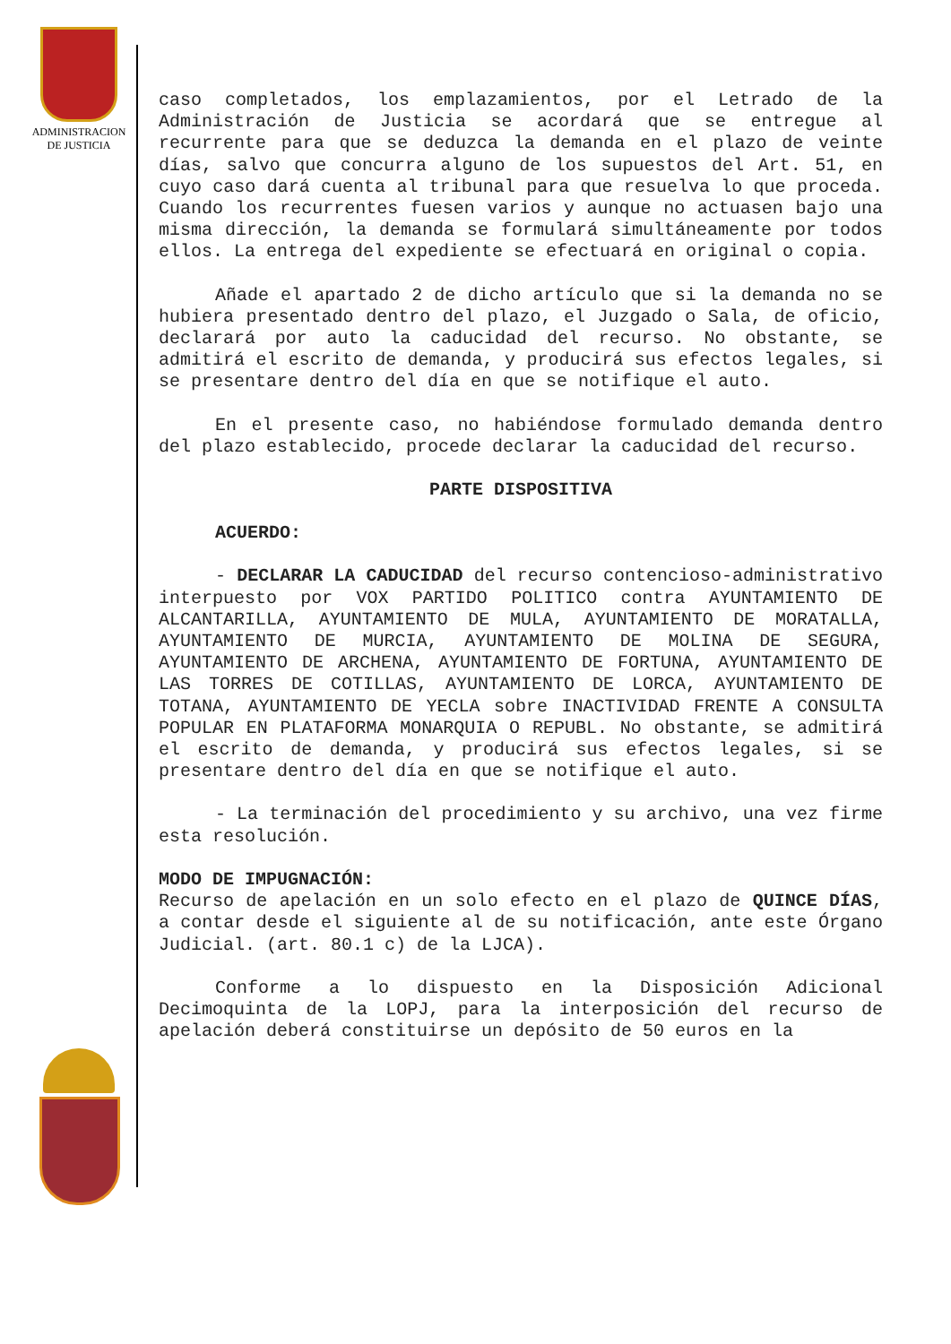ADMINISTRACION
DE JUSTICIA
caso completados, los emplazamientos, por el Letrado de la Administración de Justicia se acordará que se entregue al recurrente para que se deduzca la demanda en el plazo de veinte días, salvo que concurra alguno de los supuestos del Art. 51, en cuyo caso dará cuenta al tribunal para que resuelva lo que proceda. Cuando los recurrentes fuesen varios y aunque no actuasen bajo una misma dirección, la demanda se formulará simultáneamente por todos ellos. La entrega del expediente se efectuará en original o copia.
Añade el apartado 2 de dicho artículo que si la demanda no se hubiera presentado dentro del plazo, el Juzgado o Sala, de oficio, declarará por auto la caducidad del recurso. No obstante, se admitirá el escrito de demanda, y producirá sus efectos legales, si se presentare dentro del día en que se notifique el auto.
En el presente caso, no habiéndose formulado demanda dentro del plazo establecido, procede declarar la caducidad del recurso.
PARTE DISPOSITIVA
ACUERDO:
- DECLARAR LA CADUCIDAD del recurso contencioso-administrativo interpuesto por VOX PARTIDO POLITICO contra AYUNTAMIENTO DE ALCANTARILLA, AYUNTAMIENTO DE MULA, AYUNTAMIENTO DE MORATALLA, AYUNTAMIENTO DE MURCIA, AYUNTAMIENTO DE MOLINA DE SEGURA, AYUNTAMIENTO DE ARCHENA, AYUNTAMIENTO DE FORTUNA, AYUNTAMIENTO DE LAS TORRES DE COTILLAS, AYUNTAMIENTO DE LORCA, AYUNTAMIENTO DE TOTANA, AYUNTAMIENTO DE YECLA sobre INACTIVIDAD FRENTE A CONSULTA POPULAR EN PLATAFORMA MONARQUIA O REPUBL. No obstante, se admitirá el escrito de demanda, y producirá sus efectos legales, si se presentare dentro del día en que se notifique el auto.
- La terminación del procedimiento y su archivo, una vez firme esta resolución.
MODO DE IMPUGNACIÓN:
Recurso de apelación en un solo efecto en el plazo de QUINCE DÍAS, a contar desde el siguiente al de su notificación, ante este Órgano Judicial. (art. 80.1 c) de la LJCA).
Conforme a lo dispuesto en la Disposición Adicional Decimoquinta de la LOPJ, para la interposición del recurso de apelación deberá constituirse un depósito de 50 euros en la